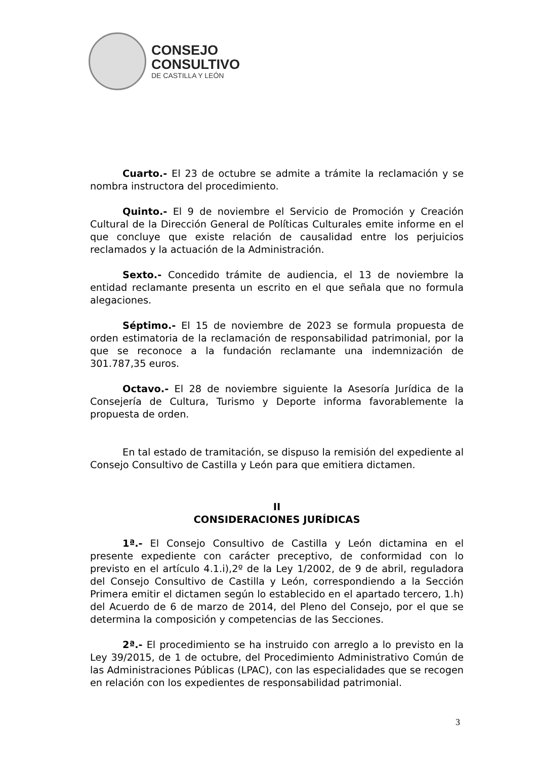CONSEJO
CONSULTIVO
DE CASTILLA Y LEÓN
Cuarto.- El 23 de octubre se admite a trámite la reclamación y se nombra instructora del procedimiento.
Quinto.- El 9 de noviembre el Servicio de Promoción y Creación Cultural de la Dirección General de Políticas Culturales emite informe en el que concluye que existe relación de causalidad entre los perjuicios reclamados y la actuación de la Administración.
Sexto.- Concedido trámite de audiencia, el 13 de noviembre la entidad reclamante presenta un escrito en el que señala que no formula alegaciones.
Séptimo.- El 15 de noviembre de 2023 se formula propuesta de orden estimatoria de la reclamación de responsabilidad patrimonial, por la que se reconoce a la fundación reclamante una indemnización de 301.787,35 euros.
Octavo.- El 28 de noviembre siguiente la Asesoría Jurídica de la Consejería de Cultura, Turismo y Deporte informa favorablemente la propuesta de orden.
En tal estado de tramitación, se dispuso la remisión del expediente al Consejo Consultivo de Castilla y León para que emitiera dictamen.
II
CONSIDERACIONES JURÍDICAS
1ª.- El Consejo Consultivo de Castilla y León dictamina en el presente expediente con carácter preceptivo, de conformidad con lo previsto en el artículo 4.1.i),2º de la Ley 1/2002, de 9 de abril, reguladora del Consejo Consultivo de Castilla y León, correspondiendo a la Sección Primera emitir el dictamen según lo establecido en el apartado tercero, 1.h) del Acuerdo de 6 de marzo de 2014, del Pleno del Consejo, por el que se determina la composición y competencias de las Secciones.
2ª.- El procedimiento se ha instruido con arreglo a lo previsto en la Ley 39/2015, de 1 de octubre, del Procedimiento Administrativo Común de las Administraciones Públicas (LPAC), con las especialidades que se recogen en relación con los expedientes de responsabilidad patrimonial.
3